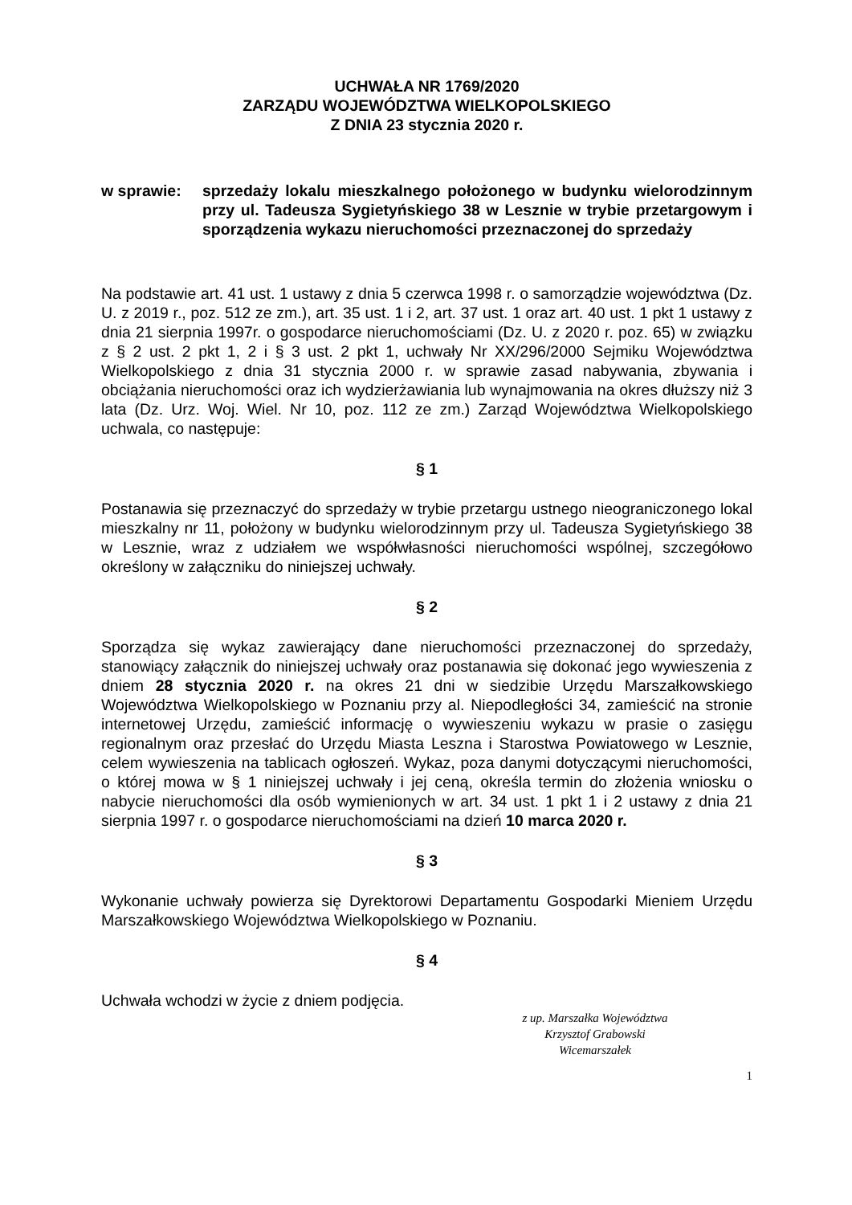UCHWAŁA NR 1769/2020
ZARZĄDU WOJEWÓDZTWA WIELKOPOLSKIEGO
Z DNIA 23 stycznia 2020 r.
w sprawie: sprzedaży lokalu mieszkalnego położonego w budynku wielorodzinnym przy ul. Tadeusza Sygietyńskiego 38 w Lesznie w trybie przetargowym i sporządzenia wykazu nieruchomości przeznaczonej do sprzedaży
Na podstawie art. 41 ust. 1 ustawy z dnia 5 czerwca 1998 r. o samorządzie województwa (Dz. U. z 2019 r., poz. 512 ze zm.), art. 35 ust. 1 i 2, art. 37 ust. 1 oraz art. 40 ust. 1 pkt 1 ustawy z dnia 21 sierpnia 1997r. o gospodarce nieruchomościami (Dz. U. z 2020 r. poz. 65) w związku z § 2 ust. 2 pkt 1, 2 i § 3 ust. 2 pkt 1, uchwały Nr XX/296/2000 Sejmiku Województwa Wielkopolskiego z dnia 31 stycznia 2000 r. w sprawie zasad nabywania, zbywania i obciążania nieruchomości oraz ich wydzierżawiania lub wynajmowania na okres dłuższy niż 3 lata (Dz. Urz. Woj. Wiel. Nr 10, poz. 112 ze zm.) Zarząd Województwa Wielkopolskiego uchwala, co następuje:
§ 1
Postanawia się przeznaczyć do sprzedaży w trybie przetargu ustnego nieograniczonego lokal mieszkalny nr 11, położony w budynku wielorodzinnym przy ul. Tadeusza Sygietyńskiego 38 w Lesznie, wraz z udziałem we współwłasności nieruchomości wspólnej, szczegółowo określony w załączniku do niniejszej uchwały.
§ 2
Sporządza się wykaz zawierający dane nieruchomości przeznaczonej do sprzedaży, stanowiący załącznik do niniejszej uchwały oraz postanawia się dokonać jego wywieszenia z dniem 28 stycznia 2020 r. na okres 21 dni w siedzibie Urzędu Marszałkowskiego Województwa Wielkopolskiego w Poznaniu przy al. Niepodległości 34, zamieścić na stronie internetowej Urzędu, zamieścić informację o wywieszeniu wykazu w prasie o zasięgu regionalnym oraz przesłać do Urzędu Miasta Leszna i Starostwa Powiatowego w Lesznie, celem wywieszenia na tablicach ogłoszeń. Wykaz, poza danymi dotyczącymi nieruchomości, o której mowa w § 1 niniejszej uchwały i jej ceną, określa termin do złożenia wniosku o nabycie nieruchomości dla osób wymienionych w art. 34 ust. 1 pkt 1 i 2 ustawy z dnia 21 sierpnia 1997 r. o gospodarce nieruchomościami na dzień 10 marca 2020 r.
§ 3
Wykonanie uchwały powierza się Dyrektorowi Departamentu Gospodarki Mieniem Urzędu Marszałkowskiego Województwa Wielkopolskiego w Poznaniu.
§ 4
Uchwała wchodzi w życie z dniem podjęcia.
z up. Marszałka Województwa
Krzysztof Grabowski
Wicemarszałek
1